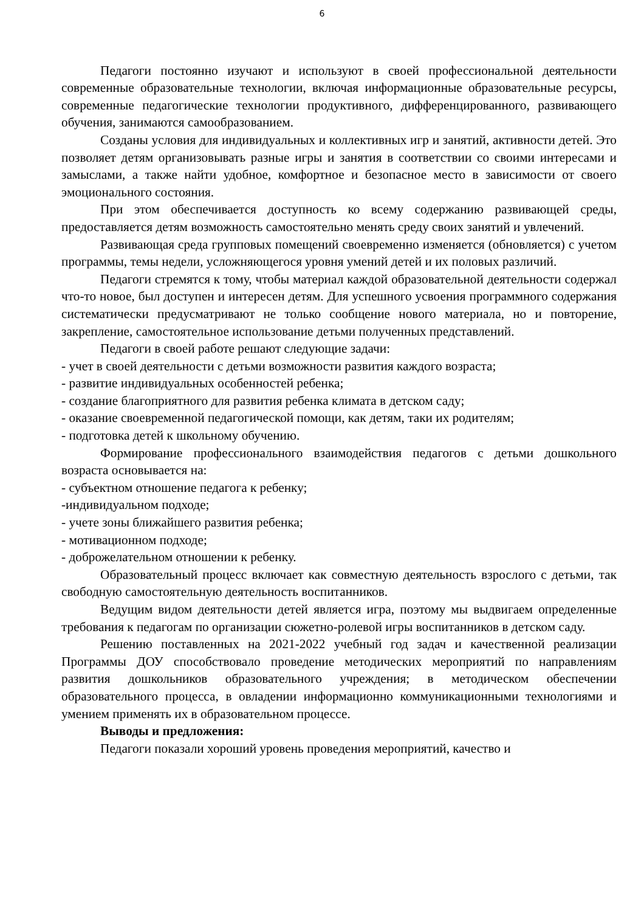6
Педагоги постоянно изучают и используют в своей профессиональной деятельности современные образовательные технологии, включая информационные образовательные ресурсы, современные педагогические технологии продуктивного, дифференцированного, развивающего обучения, занимаются самообразованием.
Созданы условия для индивидуальных и коллективных игр и занятий, активности детей. Это позволяет детям организовывать разные игры и занятия в соответствии со своими интересами и замыслами, а также найти удобное, комфортное и безопасное место в зависимости от своего эмоционального состояния.
При этом обеспечивается доступность ко всему содержанию развивающей среды, предоставляется детям возможность самостоятельно менять среду своих занятий и увлечений.
Развивающая среда групповых помещений своевременно изменяется (обновляется) с учетом программы, темы недели, усложняющегося уровня умений детей и их половых различий.
Педагоги стремятся к тому, чтобы материал каждой образовательной деятельности содержал что-то новое, был доступен и интересен детям. Для успешного усвоения программного содержания систематически предусматривают не только сообщение нового материала, но и повторение, закрепление, самостоятельное использование детьми полученных представлений.
Педагоги в своей работе решают следующие задачи:
- учет в своей деятельности с детьми возможности развития каждого возраста;
- развитие индивидуальных особенностей ребенка;
- создание благоприятного для развития ребенка климата в детском саду;
- оказание своевременной педагогической помощи, как детям, таки их родителям;
- подготовка детей к школьному обучению.
Формирование профессионального взаимодействия педагогов с детьми дошкольного возраста основывается на:
- субъектном отношение педагога к ребенку;
-индивидуальном подходе;
- учете зоны ближайшего развития ребенка;
- мотивационном подходе;
- доброжелательном отношении к ребенку.
Образовательный процесс включает как совместную деятельность взрослого с детьми, так свободную самостоятельную деятельность воспитанников.
Ведущим видом деятельности детей является игра, поэтому мы выдвигаем определенные требования к педагогам по организации сюжетно-ролевой игры воспитанников в детском саду.
Решению поставленных на 2021-2022 учебный год задач и качественной реализации Программы ДОУ способствовало проведение методических мероприятий по направлениям развития дошкольников образовательного учреждения; в методическом обеспечении образовательного процесса, в овладении информационно коммуникационными технологиями и умением применять их в образовательном процессе.
Выводы и предложения:
Педагоги показали хороший уровень проведения мероприятий, качество и